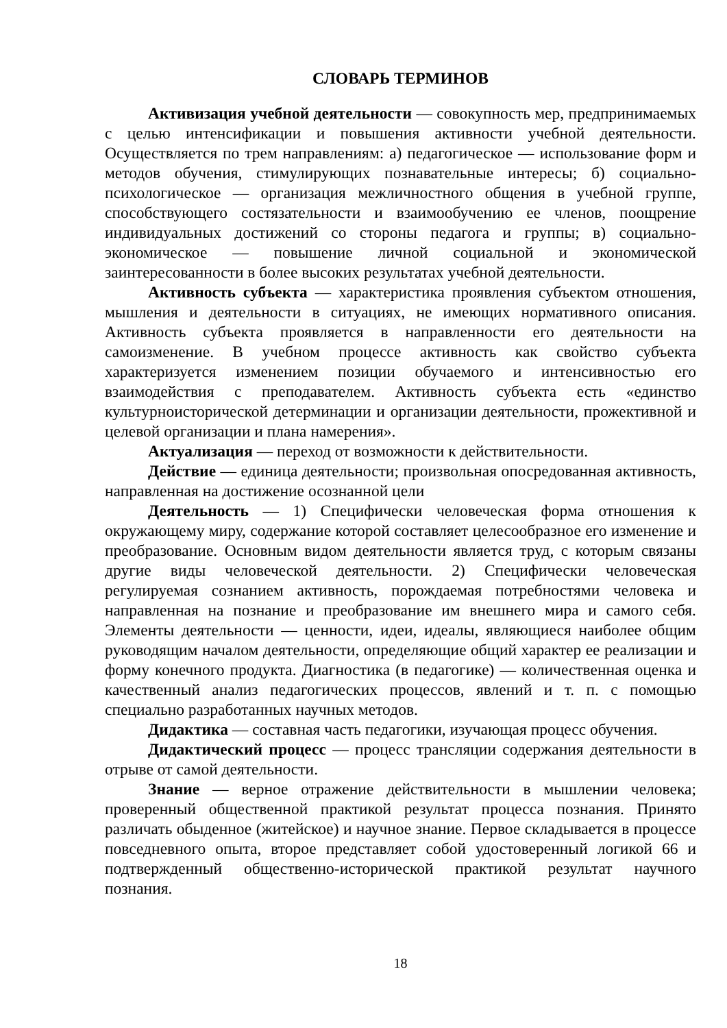СЛОВАРЬ ТЕРМИНОВ
Активизация учебной деятельности — совокупность мер, предпринимаемых с целью интенсификации и повышения активности учебной деятельности. Осуществляется по трем направлениям: а) педагогическое — использование форм и методов обучения, стимулирующих познавательные интересы; б) социально-психологическое — организация межличностного общения в учебной группе, способствующего состязательности и взаимообучению ее членов, поощрение индивидуальных достижений со стороны педагога и группы; в) социально-экономическое — повышение личной социальной и экономической заинтересованности в более высоких результатах учебной деятельности.
Активность субъекта — характеристика проявления субъектом отношения, мышления и деятельности в ситуациях, не имеющих нормативного описания. Активность субъекта проявляется в направленности его деятельности на самоизменение. В учебном процессе активность как свойство субъекта характеризуется изменением позиции обучаемого и интенсивностью его взаимодействия с преподавателем. Активность субъекта есть «единство культурноисторической детерминации и организации деятельности, прожективной и целевой организации и плана намерения».
Актуализация — переход от возможности к действительности.
Действие — единица деятельности; произвольная опосредованная активность, направленная на достижение осознанной цели
Деятельность — 1) Специфически человеческая форма отношения к окружающему миру, содержание которой составляет целесообразное его изменение и преобразование. Основным видом деятельности является труд, с которым связаны другие виды человеческой деятельности. 2) Специфически человеческая регулируемая сознанием активность, порождаемая потребностями человека и направленная на познание и преобразование им внешнего мира и самого себя. Элементы деятельности — ценности, идеи, идеалы, являющиеся наиболее общим руководящим началом деятельности, определяющие общий характер ее реализации и форму конечного продукта. Диагностика (в педагогике) — количественная оценка и качественный анализ педагогических процессов, явлений и т. п. с помощью специально разработанных научных методов.
Дидактика — составная часть педагогики, изучающая процесс обучения.
Дидактический процесс — процесс трансляции содержания деятельности в отрыве от самой деятельности.
Знание — верное отражение действительности в мышлении человека; проверенный общественной практикой результат процесса познания. Принято различать обыденное (житейское) и научное знание. Первое складывается в процессе повседневного опыта, второе представляет собой удостоверенный логикой 66 и подтвержденный общественно-исторической практикой результат научного познания.
18